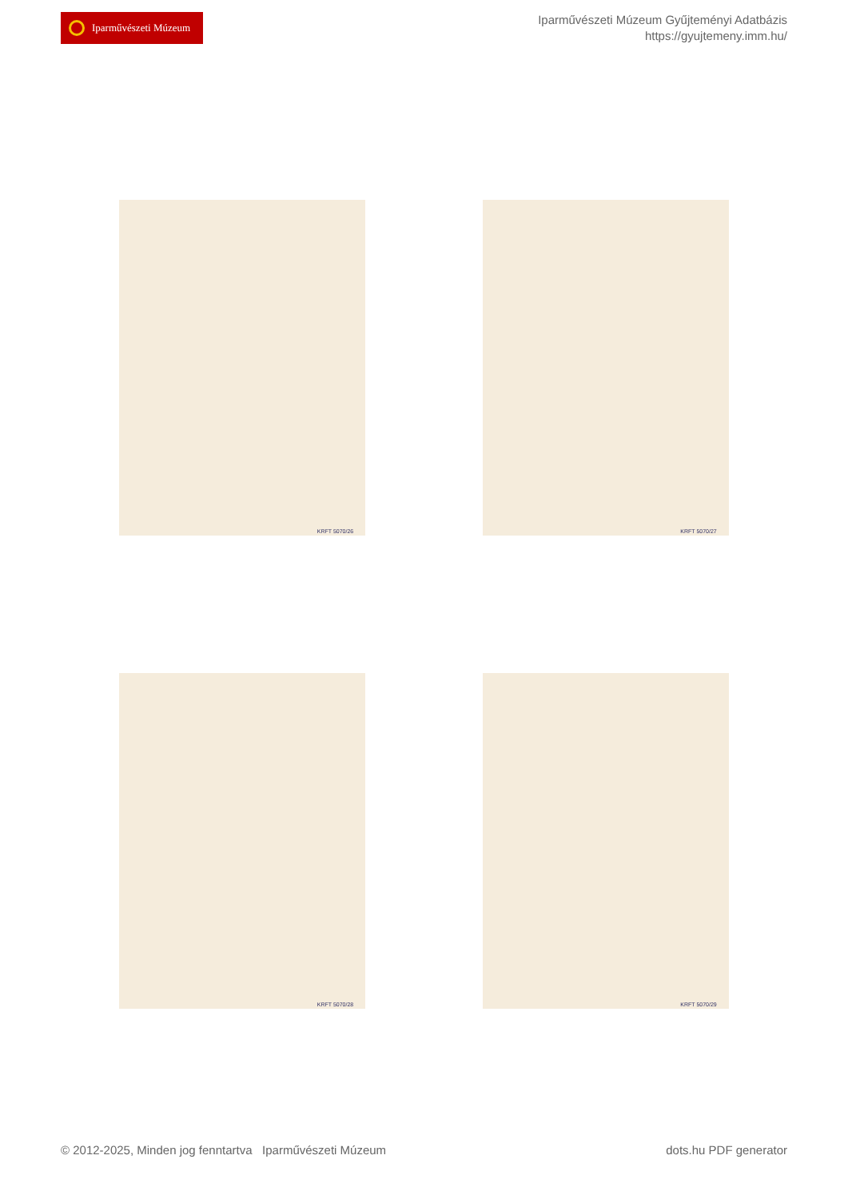Iparművészeti Múzeum
Iparművészeti Múzeum Gyűjteményi Adatbázis
https://gyujtemeny.imm.hu/
KRFT 5070/26
KRFT 5070/27
KRFT 5070/28
KRFT 5070/29
© 2012-2025, Minden jog fenntartva Iparművészeti Múzeum
dots.hu PDF generator